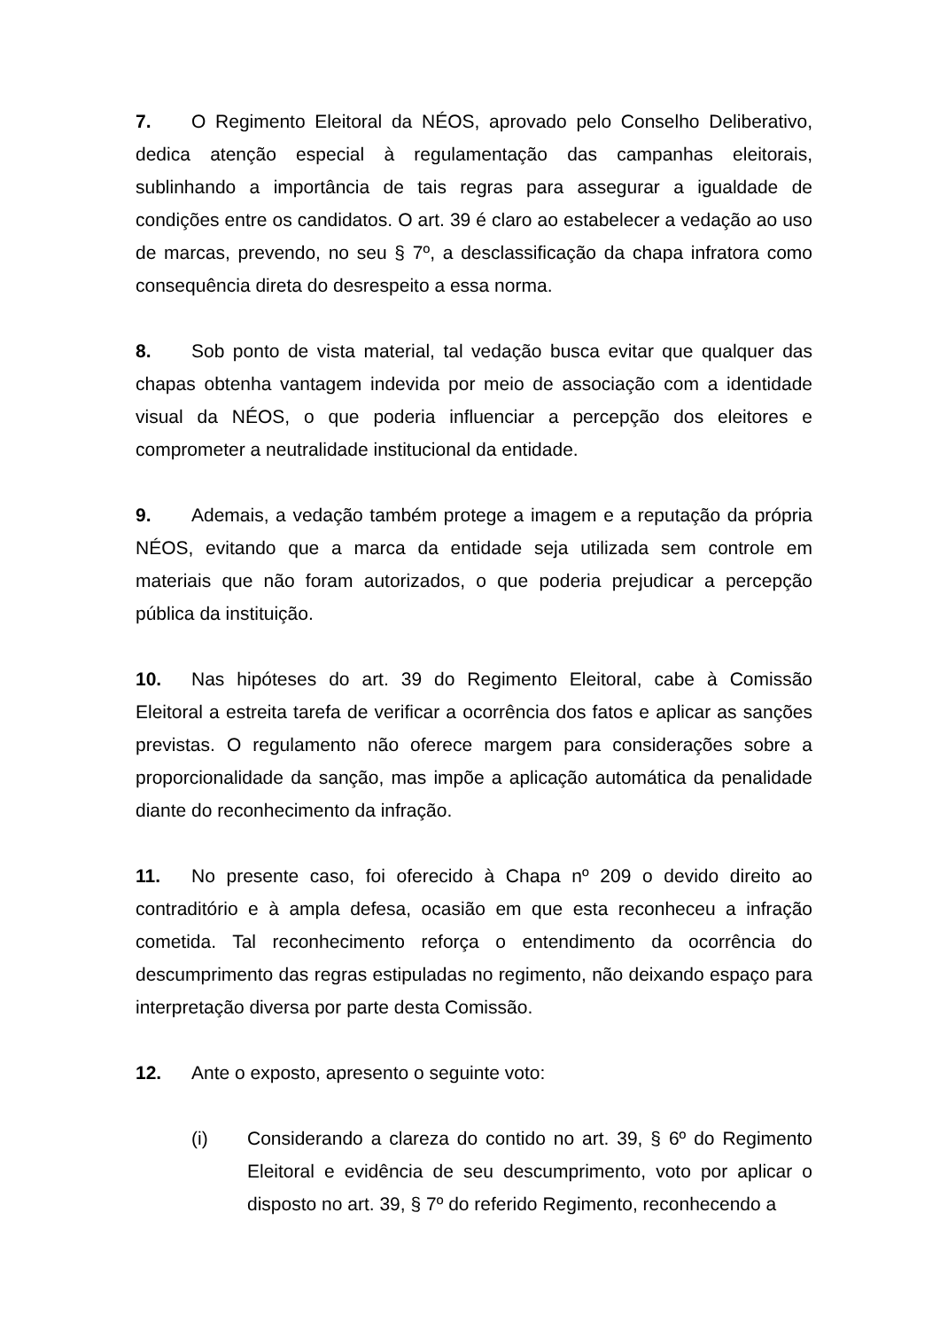7. O Regimento Eleitoral da NÉOS, aprovado pelo Conselho Deliberativo, dedica atenção especial à regulamentação das campanhas eleitorais, sublinhando a importância de tais regras para assegurar a igualdade de condições entre os candidatos. O art. 39 é claro ao estabelecer a vedação ao uso de marcas, prevendo, no seu § 7º, a desclassificação da chapa infratora como consequência direta do desrespeito a essa norma.
8. Sob ponto de vista material, tal vedação busca evitar que qualquer das chapas obtenha vantagem indevida por meio de associação com a identidade visual da NÉOS, o que poderia influenciar a percepção dos eleitores e comprometer a neutralidade institucional da entidade.
9. Ademais, a vedação também protege a imagem e a reputação da própria NÉOS, evitando que a marca da entidade seja utilizada sem controle em materiais que não foram autorizados, o que poderia prejudicar a percepção pública da instituição.
10. Nas hipóteses do art. 39 do Regimento Eleitoral, cabe à Comissão Eleitoral a estreita tarefa de verificar a ocorrência dos fatos e aplicar as sanções previstas. O regulamento não oferece margem para considerações sobre a proporcionalidade da sanção, mas impõe a aplicação automática da penalidade diante do reconhecimento da infração.
11. No presente caso, foi oferecido à Chapa nº 209 o devido direito ao contraditório e à ampla defesa, ocasião em que esta reconheceu a infração cometida. Tal reconhecimento reforça o entendimento da ocorrência do descumprimento das regras estipuladas no regimento, não deixando espaço para interpretação diversa por parte desta Comissão.
12. Ante o exposto, apresento o seguinte voto:
(i) Considerando a clareza do contido no art. 39, § 6º do Regimento Eleitoral e evidência de seu descumprimento, voto por aplicar o disposto no art. 39, § 7º do referido Regimento, reconhecendo a